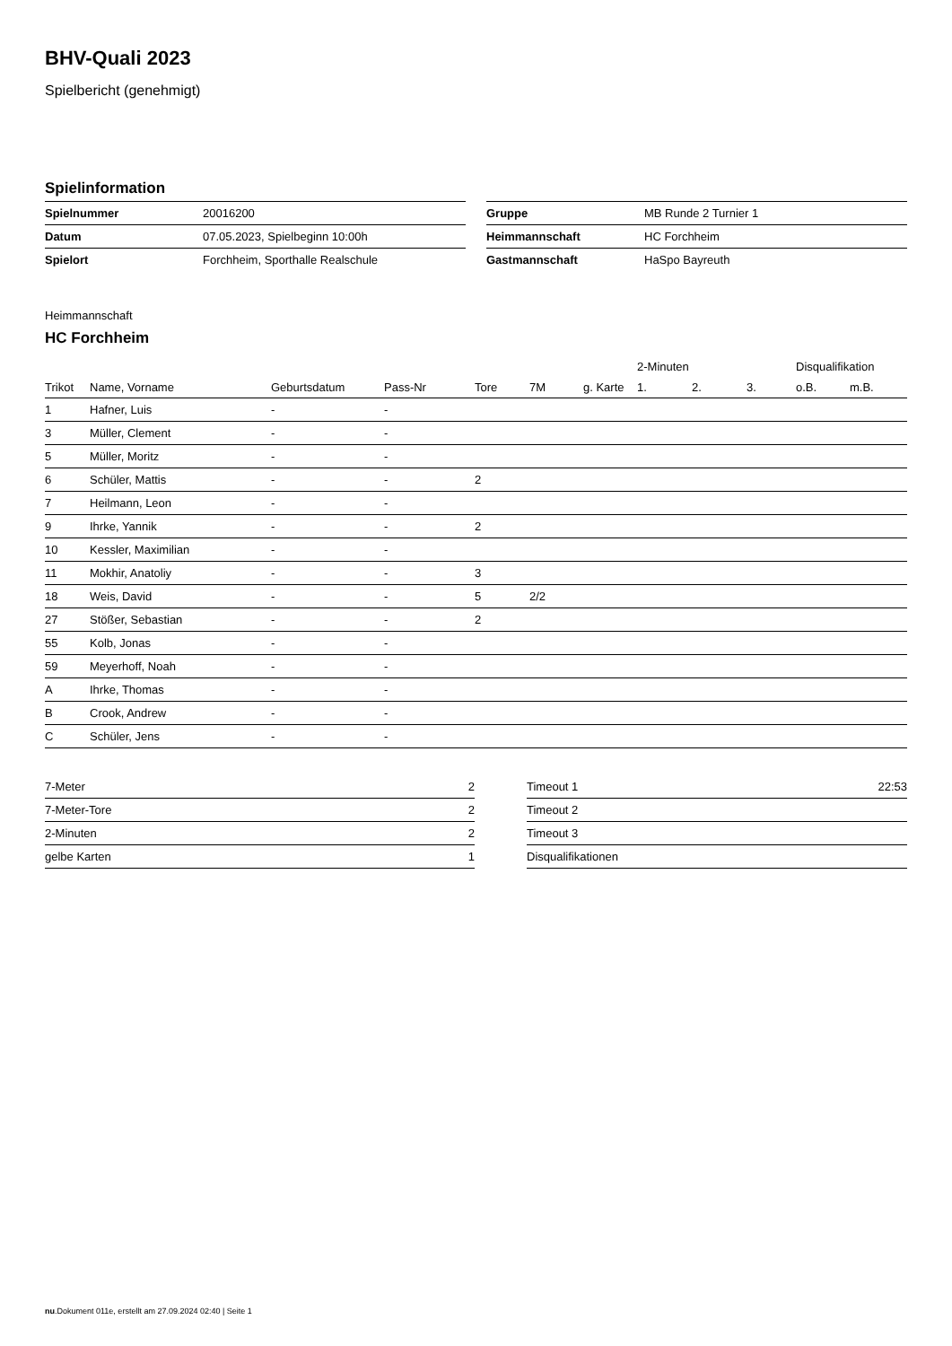BHV-Quali 2023
Spielbericht (genehmigt)
Spielinformation
| Spielnummer | 20016200 |
| Datum | 07.05.2023, Spielbeginn 10:00h |
| Spielort | Forchheim, Sporthalle Realschule |
| Gruppe | MB Runde 2 Turnier 1 |
| Heimmannschaft | HC Forchheim |
| Gastmannschaft | HaSpo Bayreuth |
Heimmannschaft
HC Forchheim
| | | | | | | | 2-Minuten | | | Disqualifikation | |
| --- | --- | --- | --- | --- | --- | --- | --- | --- | --- | --- | --- |
| Trikot | Name, Vorname | Geburtsdatum | Pass-Nr | Tore | 7M | g. Karte | 1. | 2. | 3. | o.B. | m.B. |
| 1 | Hafner, Luis | - | - | | | | | | | | |
| 3 | Müller, Clement | - | - | | | | | | | | |
| 5 | Müller, Moritz | - | - | | | | | | | | |
| 6 | Schüler, Mattis | - | - | 2 | | | | | | | |
| 7 | Heilmann, Leon | - | - | | | | | | | | |
| 9 | Ihrke, Yannik | - | - | 2 | | | | | | | |
| 10 | Kessler, Maximilian | - | - | | | | | | | | |
| 11 | Mokhir, Anatoliy | - | - | 3 | | | | | | | |
| 18 | Weis, David | - | - | 5 | 2/2 | | | | | | |
| 27 | Stößer, Sebastian | - | - | 2 | | | | | | | |
| 55 | Kolb, Jonas | - | - | | | | | | | | |
| 59 | Meyerhoff, Noah | - | - | | | | | | | | |
| A | Ihrke, Thomas | - | - | | | | | | | | |
| B | Crook, Andrew | - | - | | | | | | | | |
| C | Schüler, Jens | - | - | | | | | | | | |
| 7-Meter | 2 |
| 7-Meter-Tore | 2 |
| 2-Minuten | 2 |
| gelbe Karten | 1 |
| Timeout 1 | 22:53 |
| Timeout 2 | |
| Timeout 3 | |
| Disqualifikationen | |
nu.Dokument 011e, erstellt am 27.09.2024 02:40 | Seite 1